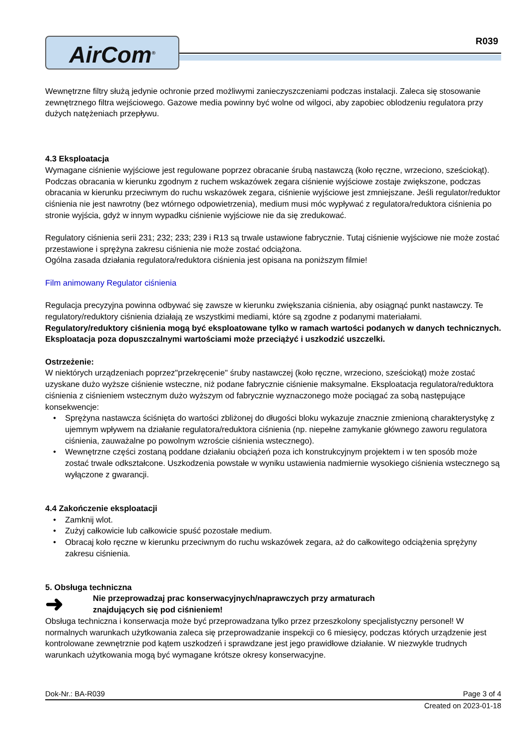AirCom<sup>®</sup>
R039
Wewnętrzne filtry służą jedynie ochronie przed możliwymi zanieczyszczeniami podczas instalacji. Zaleca się stosowanie zewnętrznego filtra wejściowego. Gazowe media powinny być wolne od wilgoci, aby zapobiec oblodzeniu regulatora przy dużych natężeniach przepływu.
4.3 Eksploatacja
Wymagane ciśnienie wyjściowe jest regulowane poprzez obracanie śrubą nastawczą (koło ręczne, wrzeciono, sześciokąt). Podczas obracania w kierunku zgodnym z ruchem wskazówek zegara ciśnienie wyjściowe zostaje zwiększone, podczas obracania w kierunku przeciwnym do ruchu wskazówek zegara, ciśnienie wyjściowe jest zmniejszane. Jeśli regulator/reduktor ciśnienia nie jest nawrotny (bez wtórnego odpowietrzenia), medium musi móc wypływać z regulatora/reduktora ciśnienia po stronie wyjścia, gdyż w innym wypadku ciśnienie wyjściowe nie da się zredukować.
Regulatory ciśnienia serii 231; 232; 233; 239 i R13 są trwale ustawione fabrycznie. Tutaj ciśnienie wyjściowe nie może zostać przestawione i sprężyna zakresu ciśnienia nie może zostać odciążona.
Ogólna zasada działania regulatora/reduktora ciśnienia jest opisana na poniższym filmie!
Film animowany Regulator ciśnienia
Regulacja precyzyjna powinna odbywać się zawsze w kierunku zwiększania ciśnienia, aby osiągnąć punkt nastawczy. Te regulatory/reduktory ciśnienia działają ze wszystkimi mediami, które są zgodne z podanymi materiałami. Regulatory/reduktory ciśnienia mogą być eksploatowane tylko w ramach wartości podanych w danych technicznych. Eksploatacja poza dopuszczalnymi wartościami może przeciążyć i uszkodzić uszczelki.
Ostrzeżenie:
W niektórych urządzeniach poprzez"przekręcenie" śruby nastawczej (koło ręczne, wrzeciono, sześciokąt) może zostać uzyskane dużo wyższe ciśnienie wsteczne, niż podane fabrycznie ciśnienie maksymalne. Eksploatacja regulatora/reduktora ciśnienia z ciśnieniem wstecznym dużo wyższym od fabrycznie wyznaczonego może pociągać za sobą następujące konsekwencje:
• Sprężyna nastawcza ściśnięta do wartości zbliżonej do długości bloku wykazuje znacznie zmienioną charakterystykę z ujemnym wpływem na działanie regulatora/reduktora ciśnienia (np. niepełne zamykanie głównego zaworu regulatora ciśnienia, zauważalne po powolnym wzroście ciśnienia wstecznego).
• Wewnętrzne części zostaną poddane działaniu obciążeń poza ich konstrukcyjnym projektem i w ten sposób może zostać trwale odkształcone. Uszkodzenia powstałe w wyniku ustawienia nadmiernie wysokiego ciśnienia wstecznego są wyłączone z gwarancji.
4.4 Zakończenie eksploatacji
• Zamknij wlot.
• Zużyj całkowicie lub całkowicie spuść pozostałe medium.
• Obracaj koło ręczne w kierunku przeciwnym do ruchu wskazówek zegara, aż do całkowitego odciążenia sprężyny zakresu ciśnienia.
5. Obsługa techniczna
➜
Nie przeprowadzaj prac konserwacyjnych/naprawczych przy armaturach
znajdujących się pod ciśnieniem!
Obsługa techniczna i konserwacja może być przeprowadzana tylko przez przeszkolony specjalistyczny personel! W normalnych warunkach użytkowania zaleca się przeprowadzanie inspekcji co 6 miesięcy, podczas których urządzenie jest kontrolowane zewnętrznie pod kątem uszkodzeń i sprawdzane jest jego prawidłowe działanie. W niezwykle trudnych warunkach użytkowania mogą być wymagane krótsze okresy konserwacyjne.
Dok-Nr.: BA-R039 Page 3 of 4
Created on 2023-01-18